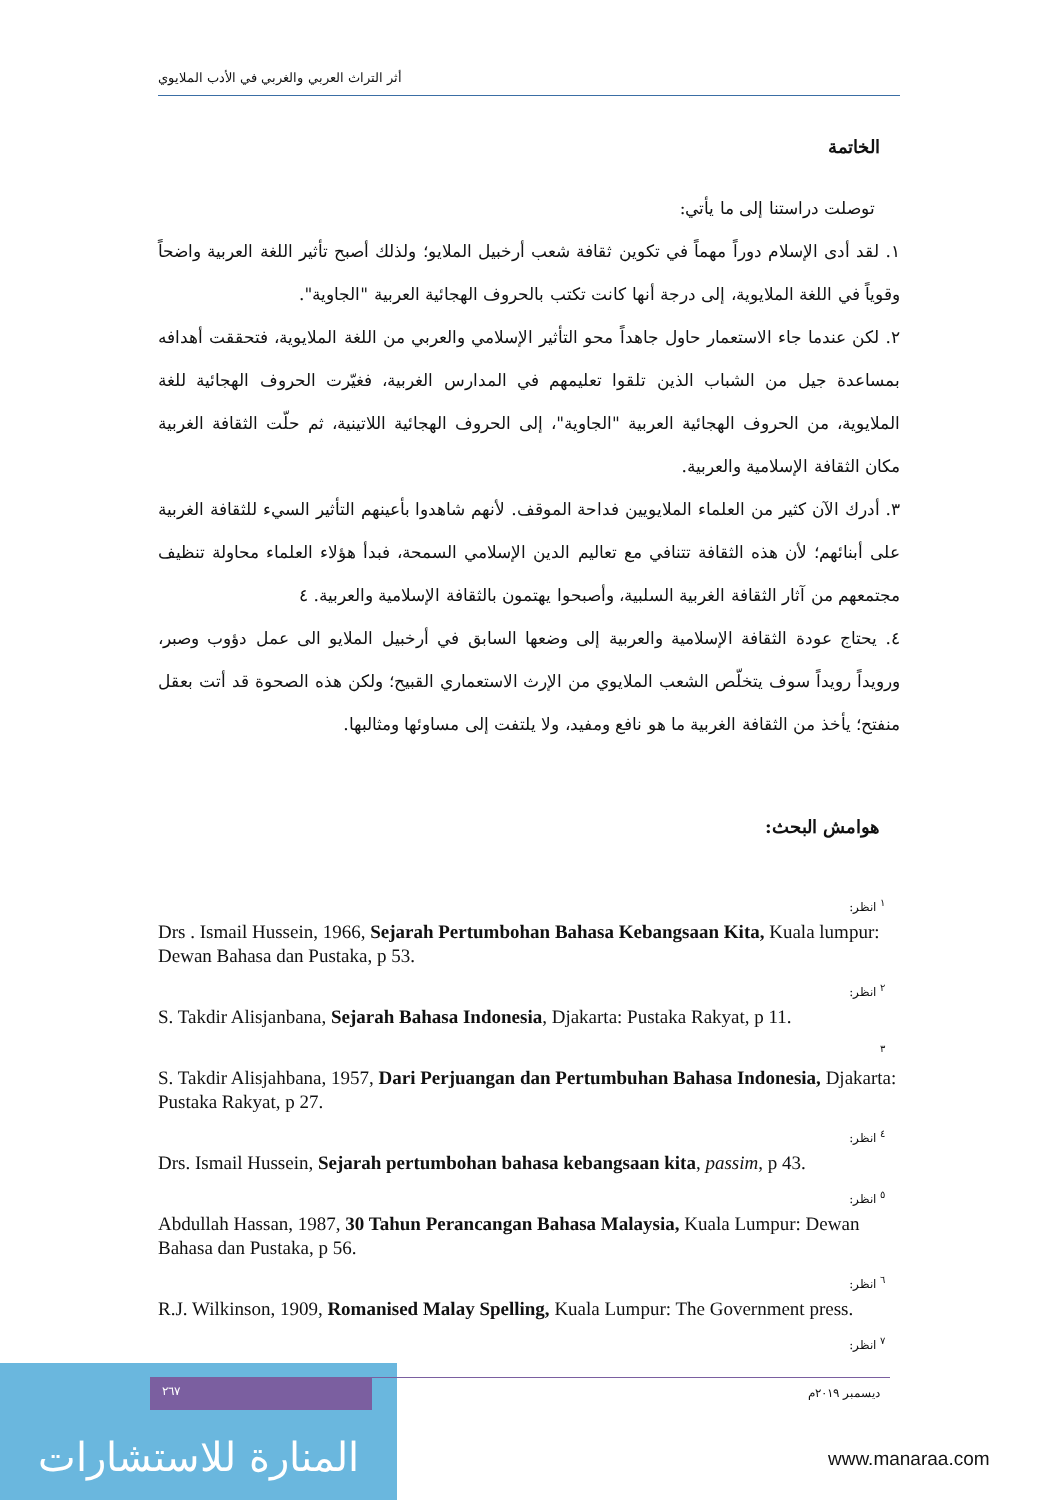أثر التراث العربي والغربي في الأدب الملايوي
الخاتمة
توصلت دراستنا إلى ما يأتي:
١. لقد أدى الإسلام دوراً مهماً في تكوين ثقافة شعب أرخبيل الملايو؛ ولذلك أصبح تأثير اللغة العربية واضحاً وقوياً في اللغة الملايوية، إلى درجة أنها كانت تكتب بالحروف الهجائية العربية "الجاوية".
٢. لكن عندما جاء الاستعمار حاول جاهداً محو التأثير الإسلامي والعربي من اللغة الملايوية، فتحققت أهدافه بمساعدة جيل من الشباب الذين تلقوا تعليمهم في المدارس الغربية، فغيّرت الحروف الهجائية للغة الملايوية، من الحروف الهجائية العربية "الجاوية"، إلى الحروف الهجائية اللاتينية، ثم حلّت الثقافة الغربية مكان الثقافة الإسلامية والعربية.
٣. أدرك الآن كثير من العلماء الملايويين فداحة الموقف. لأنهم شاهدوا بأعينهم التأثير السيء للثقافة الغربية على أبنائهم؛ لأن هذه الثقافة تتنافي مع تعاليم الدين الإسلامي السمحة، فبدأ هؤلاء العلماء محاولة تنظيف مجتمعهم من آثار الثقافة الغربية السلبية، وأصبحوا يهتمون بالثقافة الإسلامية والعربية. ٤
٤. يحتاج عودة الثقافة الإسلامية والعربية إلى وضعها السابق في أرخبيل الملايو الى عمل دؤوب وصبر، ورويداً رويداً سوف يتخلّص الشعب الملايوي من الإرث الاستعماري القبيح؛ ولكن هذه الصحوة قد أتت بعقل منفتح؛ يأخذ من الثقافة الغربية ما هو نافع ومفيد، ولا يلتفت إلى مساوئها ومثالبها.
هوامش البحث:
<sup>١</sup> انظر:
Drs . Ismail Hussein, 1966, Sejarah Pertumbohan Bahasa Kebangsaan Kita, Kuala lumpur: Dewan Bahasa dan Pustaka, p 53.
<sup>٢</sup> انظر:
S. Takdir Alisjanbana, Sejarah Bahasa Indonesia, Djakarta: Pustaka Rakyat, p 11.
<sup>٣</sup>
S. Takdir Alisjahbana, 1957, Dari Perjuangan dan Pertumbuhan Bahasa Indonesia, Djakarta: Pustaka Rakyat, p 27.
<sup>٤</sup> انظر:
Drs. Ismail Hussein, Sejarah pertumbohan bahasa kebangsaan kita, passim, p 43.
<sup>٥</sup> انظر:
Abdullah Hassan, 1987, 30 Tahun Perancangan Bahasa Malaysia, Kuala Lumpur: Dewan Bahasa dan Pustaka, p 56.
<sup>٦</sup> انظر:
R.J. Wilkinson, 1909, Romanised Malay Spelling, Kuala Lumpur: The Government press.
<sup>٧</sup> انظر:
المنارة للاستشارات
٢٦٧
ديسمبر ٢٠١٩م
www.manaraa.com